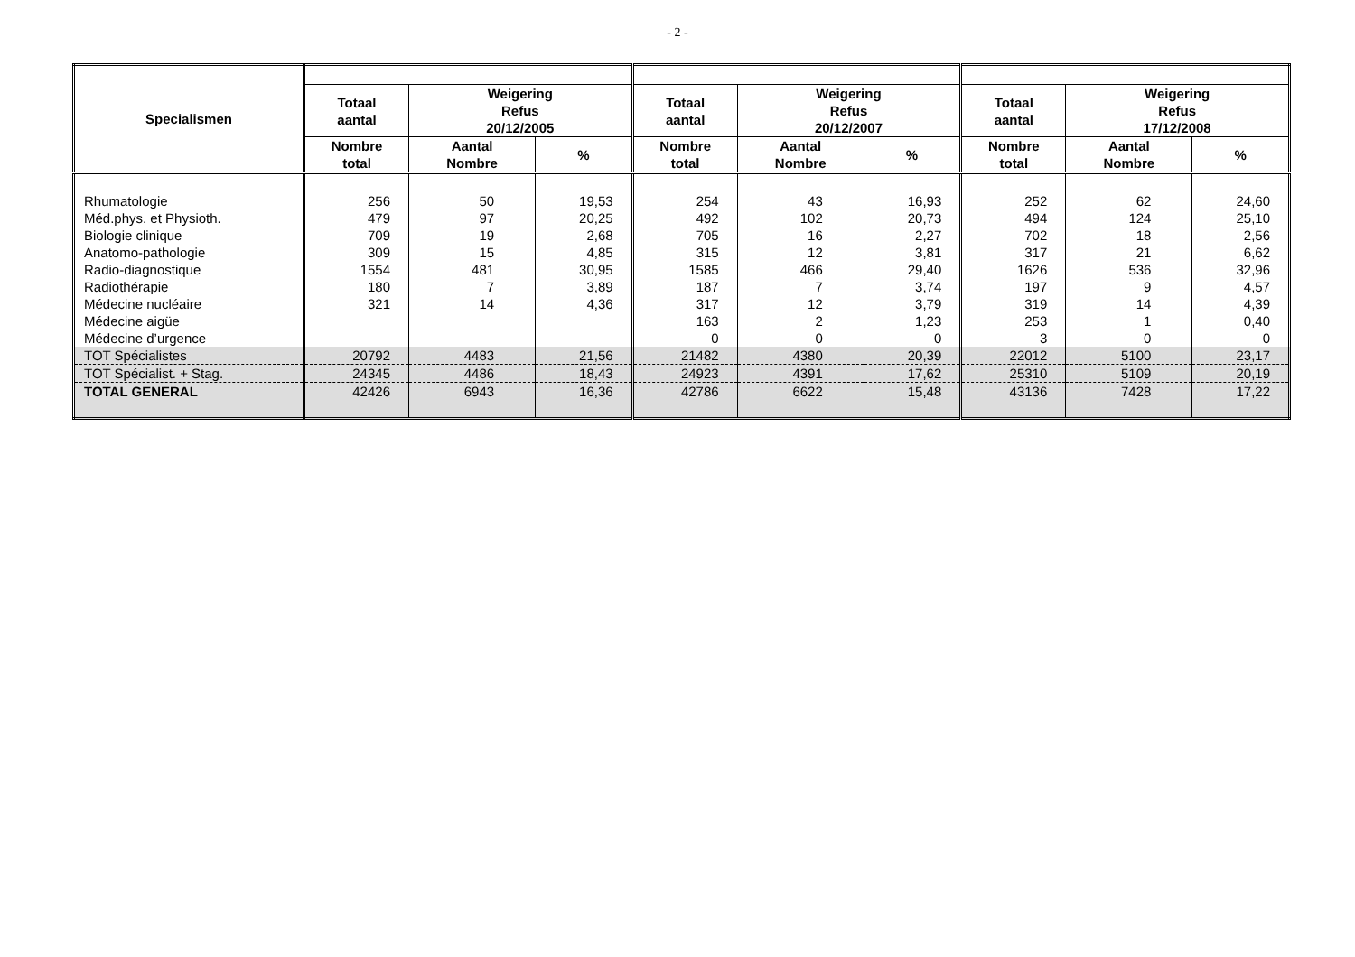- 2 -
| Specialismen | | | | | | | | | |
| --- | --- | --- | --- | --- | --- | --- | --- | --- | --- |
| | Totaal aantal | Weigering Refus 20/12/2005 | | Totaal aantal | Weigering Refus 20/12/2007 | | Totaal aantal | Weigering Refus 17/12/2008 | |
| | Nombre total | Aantal Nombre | % | Nombre total | Aantal Nombre | % | Nombre total | Aantal Nombre | % |
| Rhumatologie | 256 | 50 | 19,53 | 254 | 43 | 16,93 | 252 | 62 | 24,60 |
| Méd.phys. et Physioth. | 479 | 97 | 20,25 | 492 | 102 | 20,73 | 494 | 124 | 25,10 |
| Biologie clinique | 709 | 19 | 2,68 | 705 | 16 | 2,27 | 702 | 18 | 2,56 |
| Anatomo-pathologie | 309 | 15 | 4,85 | 315 | 12 | 3,81 | 317 | 21 | 6,62 |
| Radio-diagnostique | 1554 | 481 | 30,95 | 1585 | 466 | 29,40 | 1626 | 536 | 32,96 |
| Radiothérapie | 180 | 7 | 3,89 | 187 | 7 | 3,74 | 197 | 9 | 4,57 |
| Médecine nucléaire | 321 | 14 | 4,36 | 317 | 12 | 3,79 | 319 | 14 | 4,39 |
| Médecine aigüe | | | | 163 | 2 | 1,23 | 253 | 1 | 0,40 |
| Médecine d’urgence | | | | 0 | 0 | 0 | 3 | 0 | 0 |
| TOT Spécialistes | 20792 | 4483 | 21,56 | 21482 | 4380 | 20,39 | 22012 | 5100 | 23,17 |
| TOT Spécialist. + Stag. | 24345 | 4486 | 18,43 | 24923 | 4391 | 17,62 | 25310 | 5109 | 20,19 |
| TOTAL GENERAL | 42426 | 6943 | 16,36 | 42786 | 6622 | 15,48 | 43136 | 7428 | 17,22 |